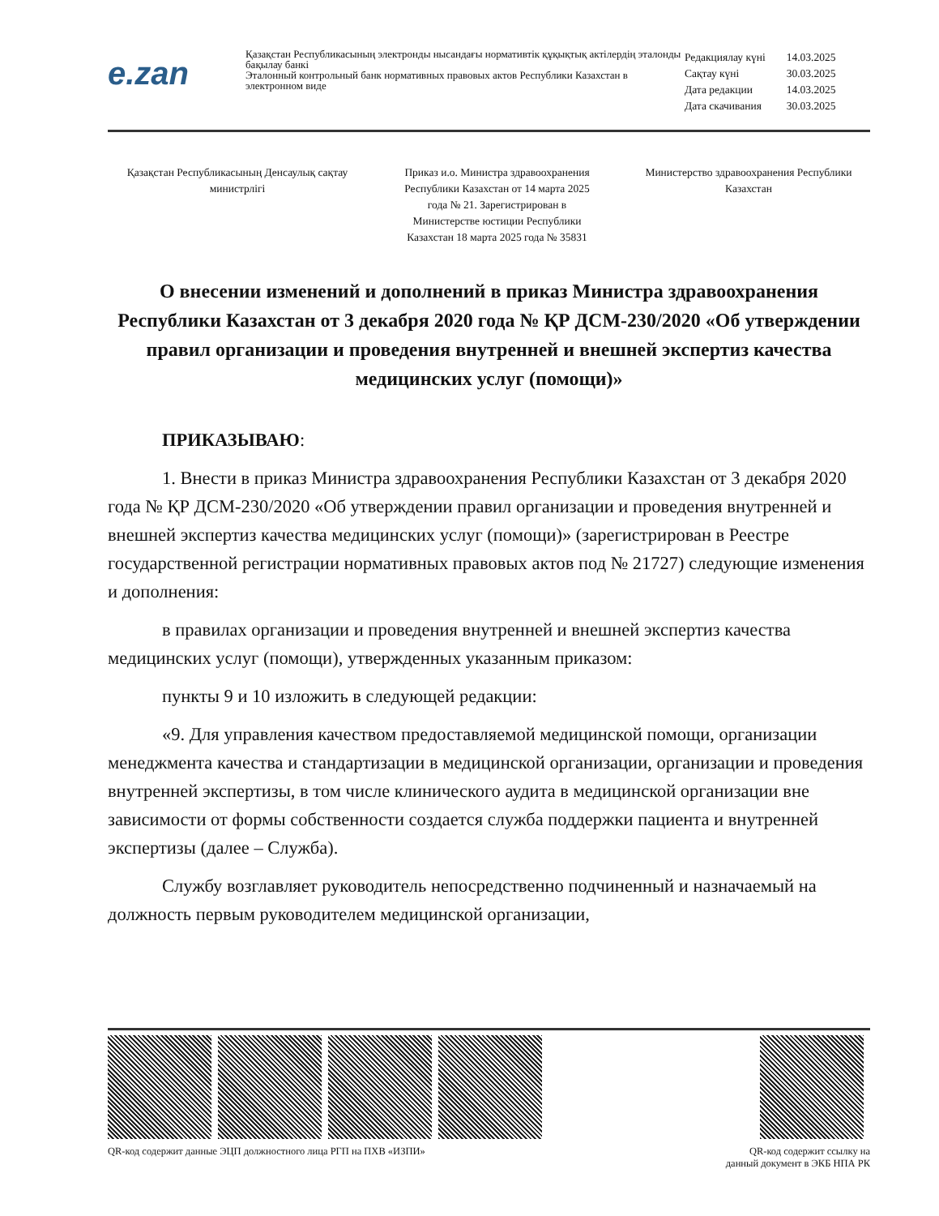e.zan
Қазақстан Республикасының электронды нысандағы нормативтік құқықтық актілердің эталонды бақылау банкі
Эталонный контрольный банк нормативных правовых актов Республики Казахстан в электронном виде
| Редакциялау күні | 14.03.2025 |
| Сақтау күні | 30.03.2025 |
| Дата редакции | 14.03.2025 |
| Дата скачивания | 30.03.2025 |
Қазақстан Республикасының Денсаулық сақтау министрлігі
Приказ и.о. Министра здравоохранения Республики Казахстан от 14 марта 2025 года № 21. Зарегистрирован в Министерстве юстиции Республики Казахстан 18 марта 2025 года № 35831
Министерство здравоохранения Республики Казахстан
О внесении изменений и дополнений в приказ Министра здравоохранения Республики Казахстан от 3 декабря 2020 года № ҚР ДСМ-230/2020 «Об утверждении правил организации и проведения внутренней и внешней экспертиз качества медицинских услуг (помощи)»
ПРИКАЗЫВАЮ:
1. Внести в приказ Министра здравоохранения Республики Казахстан от 3 декабря 2020 года № ҚР ДСМ-230/2020 «Об утверждении правил организации и проведения внутренней и внешней экспертиз качества медицинских услуг (помощи)» (зарегистрирован в Реестре государственной регистрации нормативных правовых актов под № 21727) следующие изменения и дополнения:
в правилах организации и проведения внутренней и внешней экспертиз качества медицинских услуг (помощи), утвержденных указанным приказом:
пункты 9 и 10 изложить в следующей редакции:
«9. Для управления качеством предоставляемой медицинской помощи, организации менеджмента качества и стандартизации в медицинской организации, организации и проведения внутренней экспертизы, в том числе клинического аудита в медицинской организации вне зависимости от формы собственности создается служба поддержки пациента и внутренней экспертизы (далее – Служба).
Службу возглавляет руководитель непосредственно подчиненный и назначаемый на должность первым руководителем медицинской организации,
QR-код содержит данные ЭЦП должностного лица РГП на ПХВ «ИЗПИ»
QR-код содержит ссылку на
данный документ в ЭКБ НПА РК